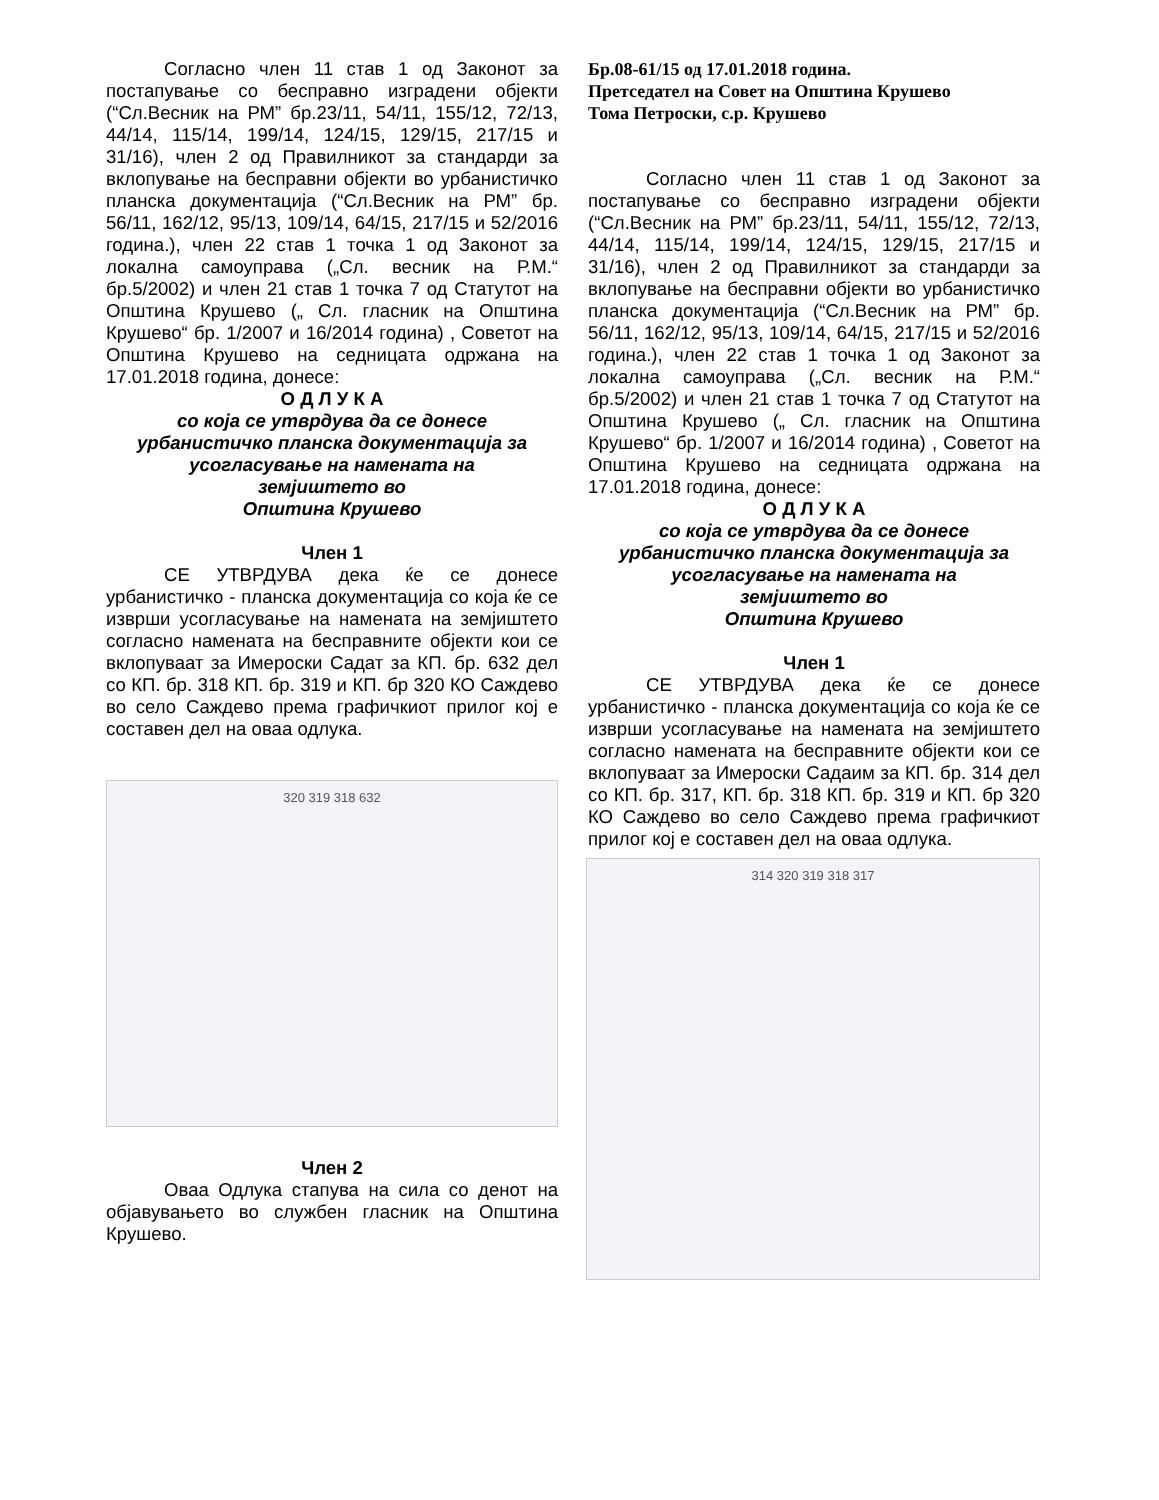Согласно член 11 став 1 од Законот за постапување со бесправно изградени објекти (“Сл.Весник на РМ” бр.23/11, 54/11, 155/12, 72/13, 44/14, 115/14, 199/14, 124/15, 129/15, 217/15 и 31/16), член 2 од Правилникот за стандарди за вклопување на бесправни објекти во урбанистичко планска документација (“Сл.Весник на РМ” бр. 56/11, 162/12, 95/13, 109/14, 64/15, 217/15 и 52/2016 година.), член 22 став 1 точка 1 од Законот за локална самоуправа („Сл. весник на Р.М.“ бр.5/2002) и член 21 став 1 точка 7 од Статутот на Општина Крушево („ Сл. гласник на Општина Крушево“ бр. 1/2007 и 16/2014 година) , Советот на Општина Крушево на седницата одржана на 17.01.2018 година, донесе:
О Д Л У К А
со која се утврдува да се донесе
урбанистичко планска документација за
усогласување на намената на
земјиштето во
Општина Крушево
Член 1
СЕ УТВРДУВА дека ќе се донесе урбанистичко - планска документација со која ќе се изврши усогласување на намената на земјиштето согласно намената на бесправните објекти кои се вклопуваат за Имероски Садат за КП. бр. 632 дел со КП. бр. 318 КП. бр. 319 и КП. бр 320 КО Саждево во село Саждево према графичкиот прилог кој е составен дел на оваа одлука.
320 319 318 632
Член 2
Оваа Одлука стапува на сила со денот на објавувањето во службен гласник на Општина Крушево.
Бр.08-61/15 од 17.01.2018 година.
Претседател на Совет на Општина Крушево
Тома Петроски, с.р. Крушево
Согласно член 11 став 1 од Законот за постапување со бесправно изградени објекти (“Сл.Весник на РМ” бр.23/11, 54/11, 155/12, 72/13, 44/14, 115/14, 199/14, 124/15, 129/15, 217/15 и 31/16), член 2 од Правилникот за стандарди за вклопување на бесправни објекти во урбанистичко планска документација (“Сл.Весник на РМ” бр. 56/11, 162/12, 95/13, 109/14, 64/15, 217/15 и 52/2016 година.), член 22 став 1 точка 1 од Законот за локална самоуправа („Сл. весник на Р.М.“ бр.5/2002) и член 21 став 1 точка 7 од Статутот на Општина Крушево („ Сл. гласник на Општина Крушево“ бр. 1/2007 и 16/2014 година) , Советот на Општина Крушево на седницата одржана на 17.01.2018 година, донесе:
О Д Л У К А
со која се утврдува да се донесе
урбанистичко планска документација за
усогласување на намената на
земјиштето во
Општина Крушево
Член 1
СЕ УТВРДУВА дека ќе се донесе урбанистичко - планска документација со која ќе се изврши усогласување на намената на земјиштето согласно намената на бесправните објекти кои се вклопуваат за Имероски Садаим за КП. бр. 314 дел со КП. бр. 317, КП. бр. 318 КП. бр. 319 и КП. бр 320 КО Саждево во село Саждево према графичкиот прилог кој е составен дел на оваа одлука.
314 320 319 318 317